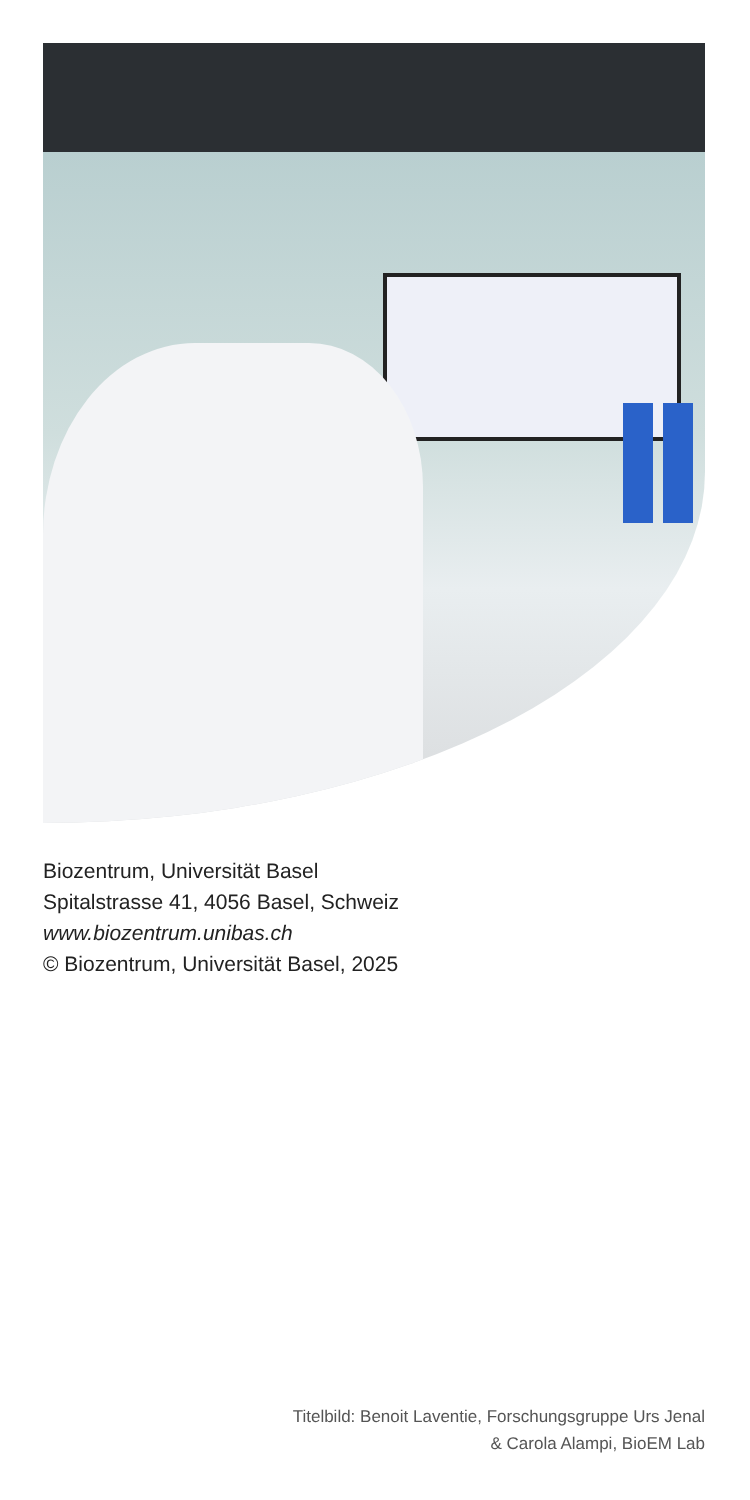Biozentrum, Universität Basel
Spitalstrasse 41, 4056 Basel, Schweiz
www.biozentrum.unibas.ch
© Biozentrum, Universität Basel, 2025
Titelbild: Benoit Laventie, Forschungsgruppe Urs Jenal
& Carola Alampi, BioEM Lab